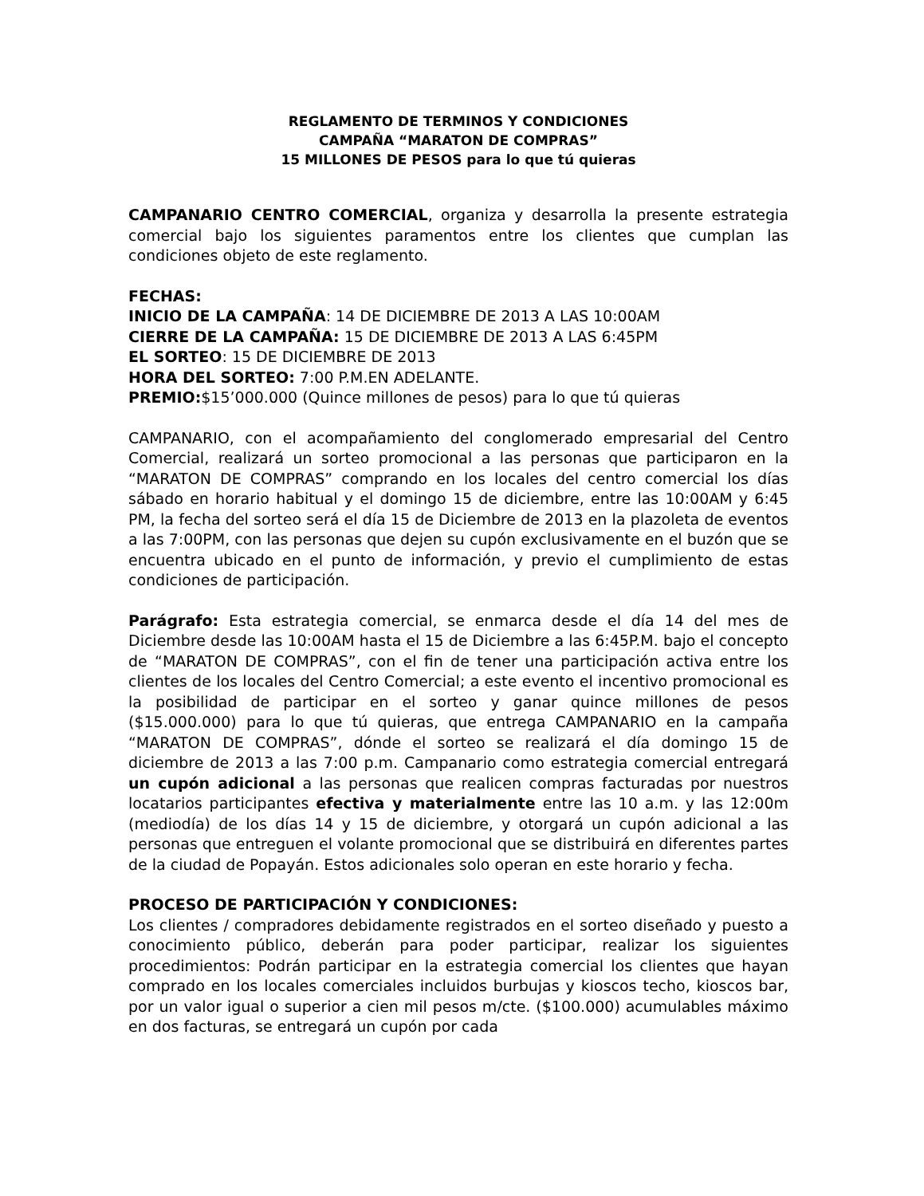REGLAMENTO DE TERMINOS Y CONDICIONES
CAMPAÑA “MARATON DE COMPRAS”
15 MILLONES DE PESOS para lo que tú quieras
CAMPANARIO CENTRO COMERCIAL, organiza y desarrolla la presente estrategia comercial bajo los siguientes paramentos entre los clientes que cumplan las condiciones objeto de este reglamento.
FECHAS:
INICIO DE LA CAMPAÑA: 14 DE DICIEMBRE DE 2013 A LAS 10:00AM
CIERRE DE LA CAMPAÑA: 15 DE DICIEMBRE DE 2013 A LAS 6:45PM
EL SORTEO: 15 DE DICIEMBRE DE 2013
HORA DEL SORTEO: 7:00 P.M.EN ADELANTE.
PREMIO:$15’000.000 (Quince millones de pesos) para lo que tú quieras
CAMPANARIO, con el acompañamiento del conglomerado empresarial del Centro Comercial, realizará un sorteo promocional a las personas que participaron en la “MARATON DE COMPRAS” comprando en los locales del centro comercial los días sábado en horario habitual y el domingo 15 de diciembre, entre las 10:00AM y 6:45 PM, la fecha del sorteo será el día 15 de Diciembre de 2013 en la plazoleta de eventos a las 7:00PM, con las personas que dejen su cupón exclusivamente en el buzón que se encuentra ubicado en el punto de información, y previo el cumplimiento de estas condiciones de participación.
Parágrafo: Esta estrategia comercial, se enmarca desde el día 14 del mes de Diciembre desde las 10:00AM hasta el 15 de Diciembre a las 6:45P.M. bajo el concepto de “MARATON DE COMPRAS”, con el fin de tener una participación activa entre los clientes de los locales del Centro Comercial; a este evento el incentivo promocional es la posibilidad de participar en el sorteo y ganar quince millones de pesos ($15.000.000) para lo que tú quieras, que entrega CAMPANARIO en la campaña “MARATON DE COMPRAS”, dónde el sorteo se realizará el día domingo 15 de diciembre de 2013 a las 7:00 p.m. Campanario como estrategia comercial entregará un cupón adicional a las personas que realicen compras facturadas por nuestros locatarios participantes efectiva y materialmente entre las 10 a.m. y las 12:00m (mediodía) de los días 14 y 15 de diciembre, y otorgará un cupón adicional a las personas que entreguen el volante promocional que se distribuirá en diferentes partes de la ciudad de Popayán. Estos adicionales solo operan en este horario y fecha.
PROCESO DE PARTICIPACIÓN Y CONDICIONES:
Los clientes / compradores debidamente registrados en el sorteo diseñado y puesto a conocimiento público, deberán para poder participar, realizar los siguientes procedimientos: Podrán participar en la estrategia comercial los clientes que hayan comprado en los locales comerciales incluidos burbujas y kioscos techo, kioscos bar, por un valor igual o superior a cien mil pesos m/cte. ($100.000) acumulables máximo en dos facturas, se entregará un cupón por cada